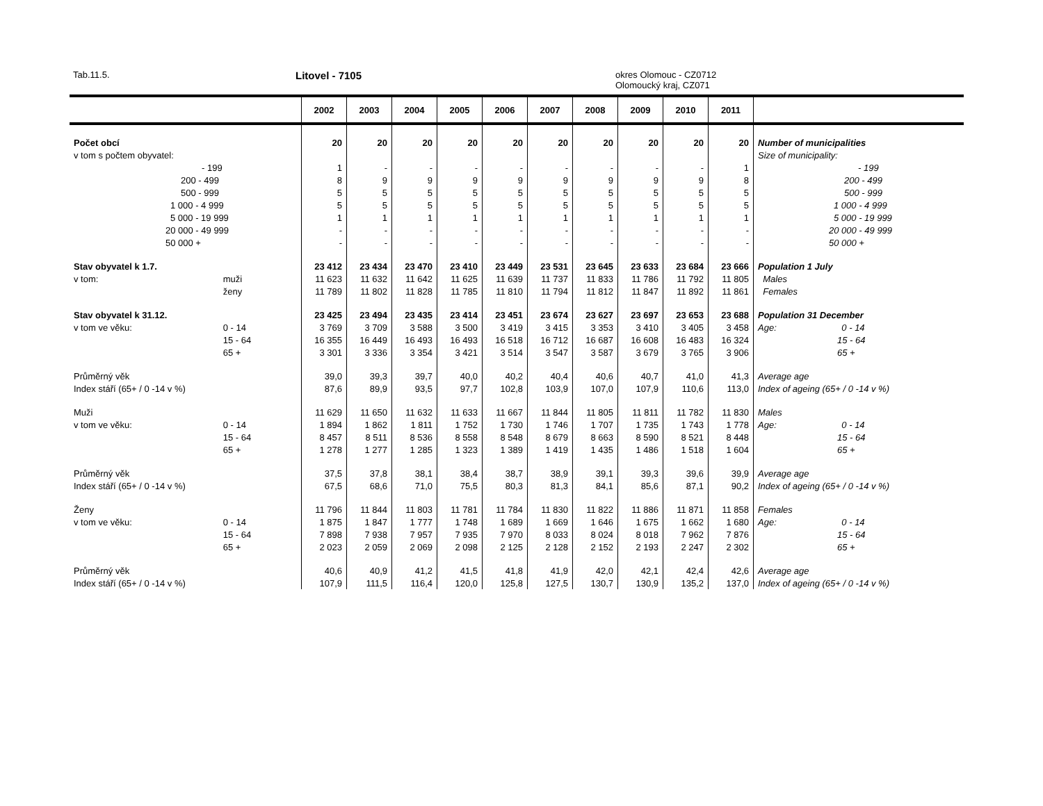Tab.11.5. Litovel - 7105
okres Olomouc - CZ0712
Olomoucký kraj, CZ071
| | | 2002 | 2003 | 2004 | 2005 | 2006 | 2007 | 2008 | 2009 | 2010 | 2011 | |
| --- | --- | --- | --- | --- | --- | --- | --- | --- | --- | --- | --- | --- |
| Počet obcí | | 20 | 20 | 20 | 20 | 20 | 20 | 20 | 20 | 20 | 20 | Number of municipalities |
| v tom s počtem obyvatel: | | | | | | | | | | | | Size of municipality: |
| - 199 | | 1 | - | - | - | - | - | - | - | - | 1 | - 199 |
| 200 - 499 | | 8 | 9 | 9 | 9 | 9 | 9 | 9 | 9 | 9 | 8 | 200 - 499 |
| 500 - 999 | | 5 | 5 | 5 | 5 | 5 | 5 | 5 | 5 | 5 | 5 | 500 - 999 |
| 1 000 - 4 999 | | 5 | 5 | 5 | 5 | 5 | 5 | 5 | 5 | 5 | 5 | 1 000 - 4 999 |
| 5 000 - 19 999 | | 1 | 1 | 1 | 1 | 1 | 1 | 1 | 1 | 1 | 1 | 5 000 - 19 999 |
| 20 000 - 49 999 | | - | - | - | - | - | - | - | - | - | - | 20 000 - 49 999 |
| 50 000 + | | - | - | - | - | - | - | - | - | - | - | 50 000 + |
| Stav obyvatel k 1.7. | | 23 412 | 23 434 | 23 470 | 23 410 | 23 449 | 23 531 | 23 645 | 23 633 | 23 684 | 23 666 | Population 1 July |
| v tom: | muži | 11 623 | 11 632 | 11 642 | 11 625 | 11 639 | 11 737 | 11 833 | 11 786 | 11 792 | 11 805 | Males |
| | ženy | 11 789 | 11 802 | 11 828 | 11 785 | 11 810 | 11 794 | 11 812 | 11 847 | 11 892 | 11 861 | Females |
| Stav obyvatel k 31.12. | | 23 425 | 23 494 | 23 435 | 23 414 | 23 451 | 23 674 | 23 627 | 23 697 | 23 653 | 23 688 | Population 31 December |
| v tom ve věku: | 0 - 14 | 3 769 | 3 709 | 3 588 | 3 500 | 3 419 | 3 415 | 3 353 | 3 410 | 3 405 | 3 458 | Age: 0 - 14 |
| | 15 - 64 | 16 355 | 16 449 | 16 493 | 16 493 | 16 518 | 16 712 | 16 687 | 16 608 | 16 483 | 16 324 | 15 - 64 |
| | 65 + | 3 301 | 3 336 | 3 354 | 3 421 | 3 514 | 3 547 | 3 587 | 3 679 | 3 765 | 3 906 | 65 + |
| Průměrný věk | | 39,0 | 39,3 | 39,7 | 40,0 | 40,2 | 40,4 | 40,6 | 40,7 | 41,0 | 41,3 | Average age |
| Index stáří (65+ / 0 -14 v %) | | 87,6 | 89,9 | 93,5 | 97,7 | 102,8 | 103,9 | 107,0 | 107,9 | 110,6 | 113,0 | Index of ageing (65+ / 0 -14 v %) |
| Muži | | 11 629 | 11 650 | 11 632 | 11 633 | 11 667 | 11 844 | 11 805 | 11 811 | 11 782 | 11 830 | Males |
| v tom ve věku: | 0 - 14 | 1 894 | 1 862 | 1 811 | 1 752 | 1 730 | 1 746 | 1 707 | 1 735 | 1 743 | 1 778 | Age: 0 - 14 |
| | 15 - 64 | 8 457 | 8 511 | 8 536 | 8 558 | 8 548 | 8 679 | 8 663 | 8 590 | 8 521 | 8 448 | 15 - 64 |
| | 65 + | 1 278 | 1 277 | 1 285 | 1 323 | 1 389 | 1 419 | 1 435 | 1 486 | 1 518 | 1 604 | 65 + |
| Průměrný věk | | 37,5 | 37,8 | 38,1 | 38,4 | 38,7 | 38,9 | 39,1 | 39,3 | 39,6 | 39,9 | Average age |
| Index stáří (65+ / 0 -14 v %) | | 67,5 | 68,6 | 71,0 | 75,5 | 80,3 | 81,3 | 84,1 | 85,6 | 87,1 | 90,2 | Index of ageing (65+ / 0 -14 v %) |
| Ženy | | 11 796 | 11 844 | 11 803 | 11 781 | 11 784 | 11 830 | 11 822 | 11 886 | 11 871 | 11 858 | Females |
| v tom ve věku: | 0 - 14 | 1 875 | 1 847 | 1 777 | 1 748 | 1 689 | 1 669 | 1 646 | 1 675 | 1 662 | 1 680 | Age: 0 - 14 |
| | 15 - 64 | 7 898 | 7 938 | 7 957 | 7 935 | 7 970 | 8 033 | 8 024 | 8 018 | 7 962 | 7 876 | 15 - 64 |
| | 65 + | 2 023 | 2 059 | 2 069 | 2 098 | 2 125 | 2 128 | 2 152 | 2 193 | 2 247 | 2 302 | 65 + |
| Průměrný věk | | 40,6 | 40,9 | 41,2 | 41,5 | 41,8 | 41,9 | 42,0 | 42,1 | 42,4 | 42,6 | Average age |
| Index stáří (65+ / 0 -14 v %) | | 107,9 | 111,5 | 116,4 | 120,0 | 125,8 | 127,5 | 130,7 | 130,9 | 135,2 | 137,0 | Index of ageing (65+ / 0 -14 v %) |